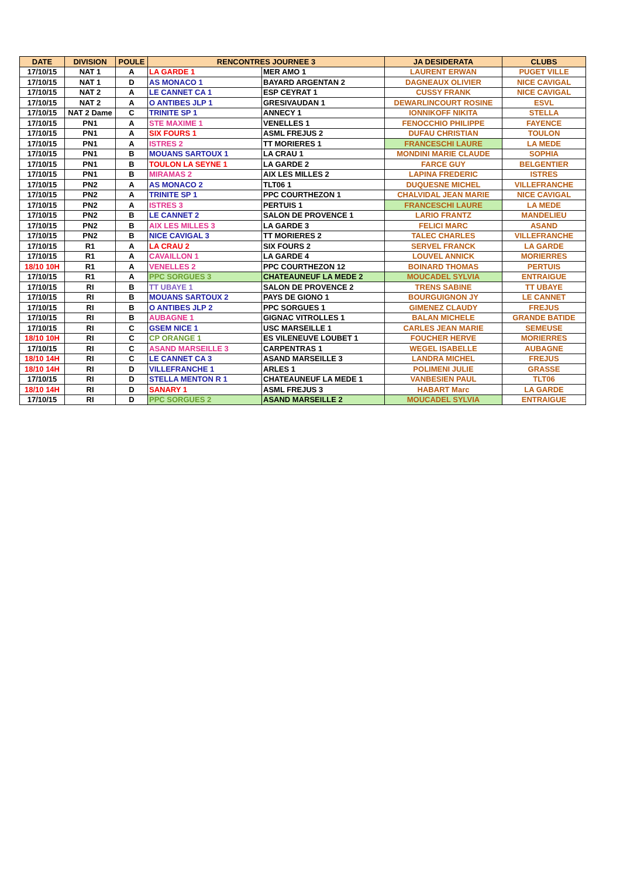| DATE | DIVISION | POULE | RENCONTRES JOURNEE 3 | | JA DESIDERATA | CLUBS |
| --- | --- | --- | --- | --- | --- | --- |
| 17/10/15 | NAT 1 | A | LA GARDE 1 | MER AMO 1 | LAURENT ERWAN | PUGET VILLE |
| 17/10/15 | NAT 1 | D | AS MONACO 1 | BAYARD ARGENTAN 2 | DAGNEAUX OLIVIER | NICE CAVIGAL |
| 17/10/15 | NAT 2 | A | LE CANNET CA 1 | ESP CEYRAT 1 | CUSSY FRANK | NICE CAVIGAL |
| 17/10/15 | NAT 2 | A | O ANTIBES JLP 1 | GRESIVAUDAN 1 | DEWARLINCOURT ROSINE | ESVL |
| 17/10/15 | NAT 2 Dame | C | TRINITE SP 1 | ANNECY 1 | IONNIKOFF NIKITA | STELLA |
| 17/10/15 | PN1 | A | STE MAXIME 1 | VENELLES 1 | FENOCCHIO PHILIPPE | FAYENCE |
| 17/10/15 | PN1 | A | SIX FOURS 1 | ASML FREJUS 2 | DUFAU CHRISTIAN | TOULON |
| 17/10/15 | PN1 | A | ISTRES 2 | TT MORIERES 1 | FRANCESCHI LAURE | LA MEDE |
| 17/10/15 | PN1 | B | MOUANS SARTOUX 1 | LA CRAU 1 | MONDINI MARIE CLAUDE | SOPHIA |
| 17/10/15 | PN1 | B | TOULON LA SEYNE 1 | LA GARDE 2 | FARCE GUY | BELGENTIER |
| 17/10/15 | PN1 | B | MIRAMAS 2 | AIX LES MILLES 2 | LAPINA FREDERIC | ISTRES |
| 17/10/15 | PN2 | A | AS MONACO 2 | TLT06 1 | DUQUESNE MICHEL | VILLEFRANCHE |
| 17/10/15 | PN2 | A | TRINITE SP 1 | PPC COURTHEZON 1 | CHALVIDAL JEAN MARIE | NICE CAVIGAL |
| 17/10/15 | PN2 | A | ISTRES 3 | PERTUIS 1 | FRANCESCHI LAURE | LA MEDE |
| 17/10/15 | PN2 | B | LE CANNET 2 | SALON DE PROVENCE 1 | LARIO FRANTZ | MANDELIEU |
| 17/10/15 | PN2 | B | AIX LES MILLES 3 | LA GARDE 3 | FELICI MARC | ASAND |
| 17/10/15 | PN2 | B | NICE CAVIGAL 3 | TT MORIERES 2 | TALEC CHARLES | VILLEFRANCHE |
| 17/10/15 | R1 | A | LA CRAU 2 | SIX FOURS 2 | SERVEL FRANCK | LA GARDE |
| 17/10/15 | R1 | A | CAVAILLON 1 | LA GARDE 4 | LOUVEL ANNICK | MORIERRES |
| 18/10 10H | R1 | A | VENELLES 2 | PPC COURTHEZON 12 | BOINARD THOMAS | PERTUIS |
| 17/10/15 | R1 | A | PPC SORGUES 3 | CHATEAUNEUF LA MEDE 2 | MOUCADEL SYLVIA | ENTRAIGUE |
| 17/10/15 | RI | B | TT UBAYE 1 | SALON DE PROVENCE 2 | TRENS SABINE | TT UBAYE |
| 17/10/15 | RI | B | MOUANS SARTOUX 2 | PAYS DE GIONO 1 | BOURGUIGNON JY | LE CANNET |
| 17/10/15 | RI | B | O ANTIBES JLP 2 | PPC SORGUES 1 | GIMENEZ CLAUDY | FREJUS |
| 17/10/15 | RI | B | AUBAGNE 1 | GIGNAC VITROLLES 1 | BALAN MICHELE | GRANDE BATIDE |
| 17/10/15 | RI | C | GSEM NICE 1 | USC MARSEILLE 1 | CARLES JEAN MARIE | SEMEUSE |
| 18/10 10H | RI | C | CP ORANGE 1 | ES VILENEUVE LOUBET 1 | FOUCHER HERVE | MORIERRES |
| 17/10/15 | RI | C | ASAND MARSEILLE 3 | CARPENTRAS 1 | WEGEL ISABELLE | AUBAGNE |
| 18/10 14H | RI | C | LE CANNET CA 3 | ASAND MARSEILLE 3 | LANDRA MICHEL | FREJUS |
| 18/10 14H | RI | D | VILLEFRANCHE 1 | ARLES 1 | POLIMENI JULIE | GRASSE |
| 17/10/15 | RI | D | STELLA MENTON R 1 | CHATEAUNEUF LA MEDE 1 | VANBESIEN PAUL | TLT06 |
| 18/10 14H | RI | D | SANARY 1 | ASML FREJUS 3 | HABART Marc | LA GARDE |
| 17/10/15 | RI | D | PPC SORGUES 2 | ASAND MARSEILLE 2 | MOUCADEL SYLVIA | ENTRAIGUE |